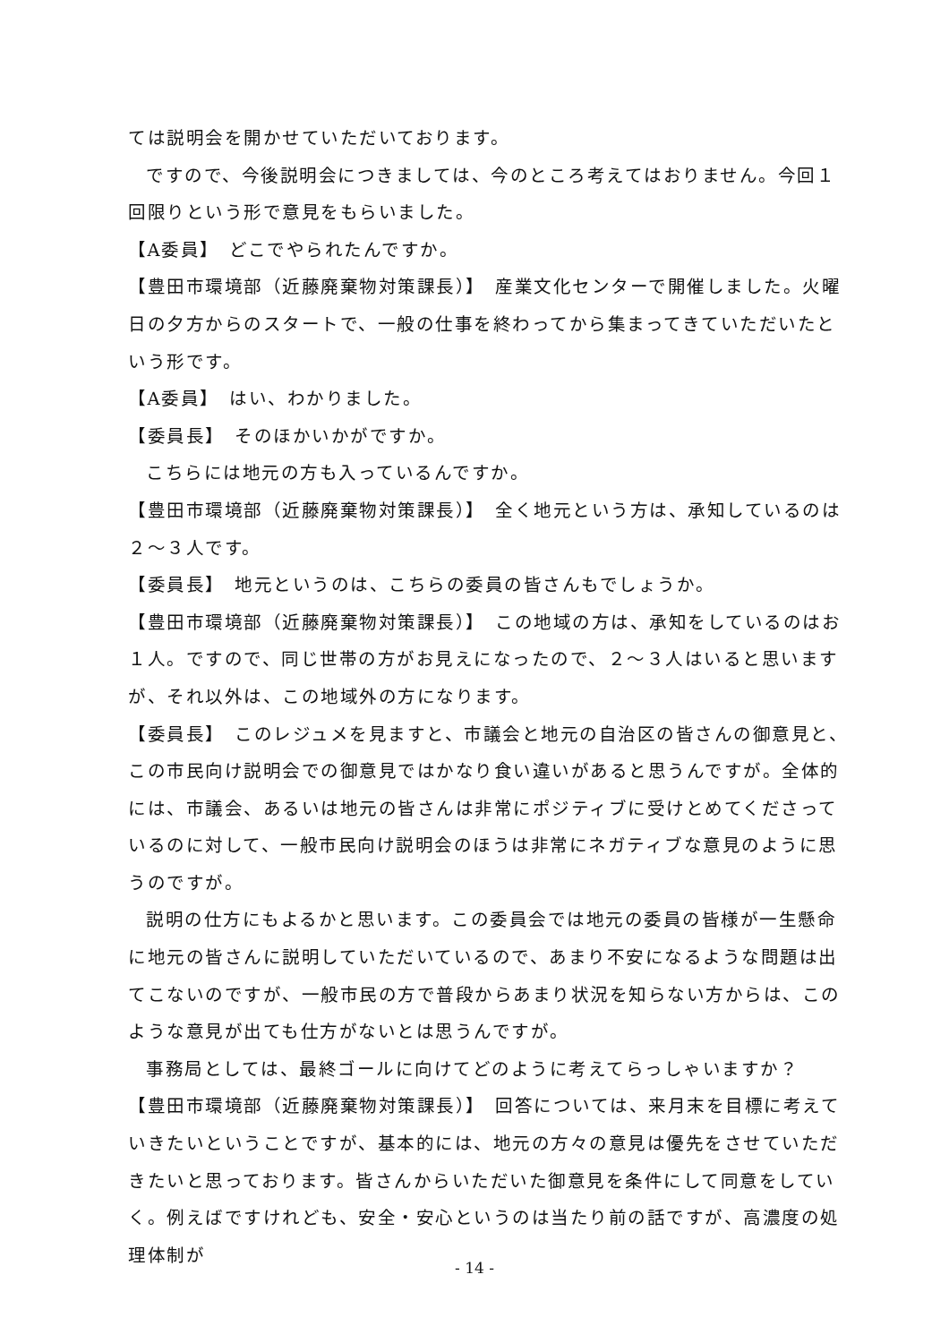ては説明会を開かせていただいております。
ですので、今後説明会につきましては、今のところ考えてはおりません。今回１回限りという形で意見をもらいました。
【A委員】　どこでやられたんですか。
【豊田市環境部（近藤廃棄物対策課長）】　産業文化センターで開催しました。火曜日の夕方からのスタートで、一般の仕事を終わってから集まってきていただいたという形です。
【A委員】　はい、わかりました。
【委員長】　そのほかいかがですか。
こちらには地元の方も入っているんですか。
【豊田市環境部（近藤廃棄物対策課長）】　全く地元という方は、承知しているのは２～３人です。
【委員長】　地元というのは、こちらの委員の皆さんもでしょうか。
【豊田市環境部（近藤廃棄物対策課長）】　この地域の方は、承知をしているのはお１人。ですので、同じ世帯の方がお見えになったので、２～３人はいると思いますが、それ以外は、この地域外の方になります。
【委員長】　このレジュメを見ますと、市議会と地元の自治区の皆さんの御意見と、この市民向け説明会での御意見ではかなり食い違いがあると思うんですが。全体的には、市議会、あるいは地元の皆さんは非常にポジティブに受けとめてくださっているのに対して、一般市民向け説明会のほうは非常にネガティブな意見のように思うのですが。
説明の仕方にもよるかと思います。この委員会では地元の委員の皆様が一生懸命に地元の皆さんに説明していただいているので、あまり不安になるような問題は出てこないのですが、一般市民の方で普段からあまり状況を知らない方からは、このような意見が出ても仕方がないとは思うんですが。
事務局としては、最終ゴールに向けてどのように考えてらっしゃいますか？
【豊田市環境部（近藤廃棄物対策課長）】　回答については、来月末を目標に考えていきたいということですが、基本的には、地元の方々の意見は優先をさせていただきたいと思っております。皆さんからいただいた御意見を条件にして同意をしていく。例えばですけれども、安全・安心というのは当たり前の話ですが、高濃度の処理体制が
- 14 -